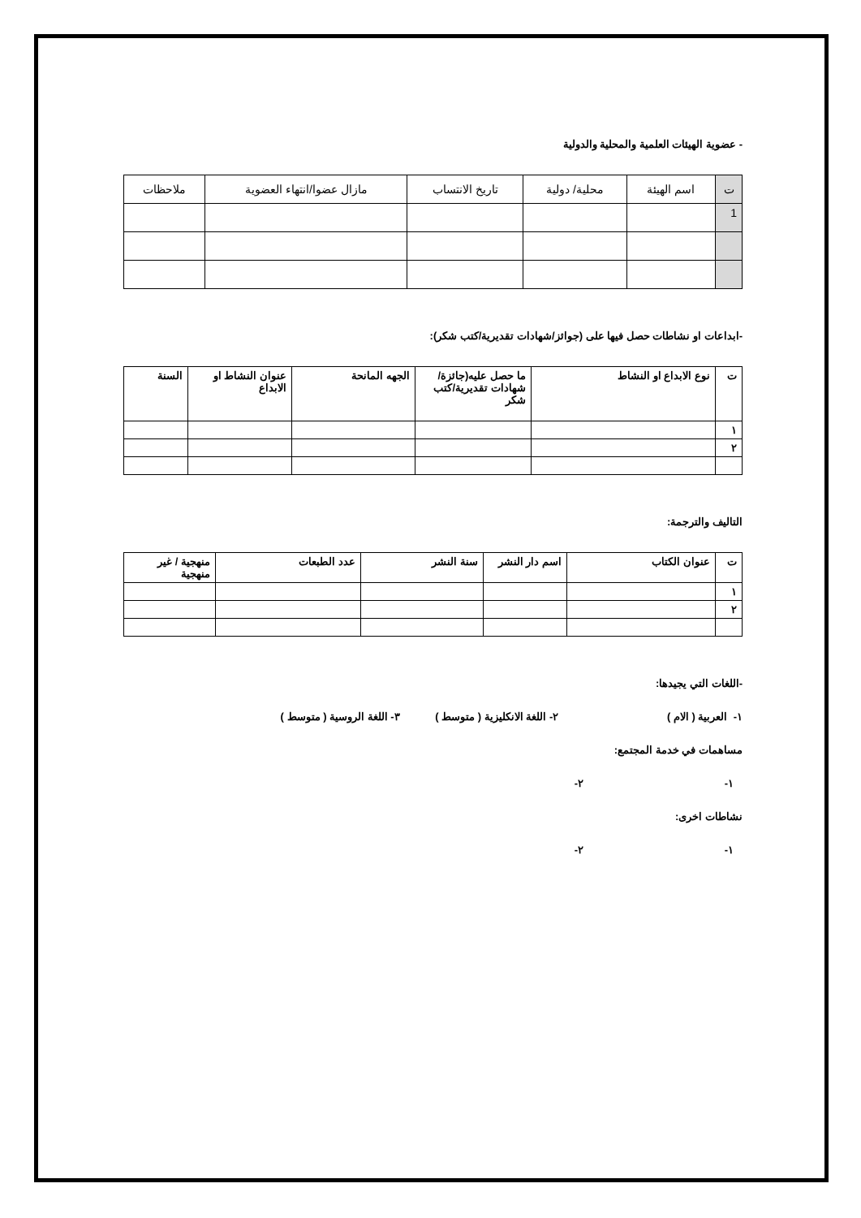- عضوية الهيئات العلمية والمحلية والدولية
| ت | اسم الهيئة | محلية/ دولية | تاريخ الانتساب | مازال عضوا/انتهاء العضوية | ملاحظات |
| --- | --- | --- | --- | --- | --- |
| 1 | | | | | |
-ابداعات او نشاطات حصل فيها على (جوائز/شهادات تقديرية/كتب شكر):
| ت | نوع الابداع او النشاط | ما حصل عليه(جائزة/شهادات تقديرية/كتب شكر | الجهه المانحة | عنوان النشاط او الابداع | السنة |
| --- | --- | --- | --- | --- | --- |
| ١ | | | | | |
| ٢ | | | | | |
التاليف والترجمة:
| ت | عنوان الكتاب | اسم دار النشر | سنة النشر | عدد الطبعات | منهجية / غير منهجية |
| --- | --- | --- | --- | --- | --- |
| ١ | | | | | |
| ٢ | | | | | |
-اللغات التي يجيدها:
١- العربية ( الام ) ٢- اللغة الانكليزية ( متوسط ) ٣- اللغة الروسية ( متوسط )
مساهمات في خدمة المجتمع:
١- ٢-
نشاطات اخرى:
١- ٢-